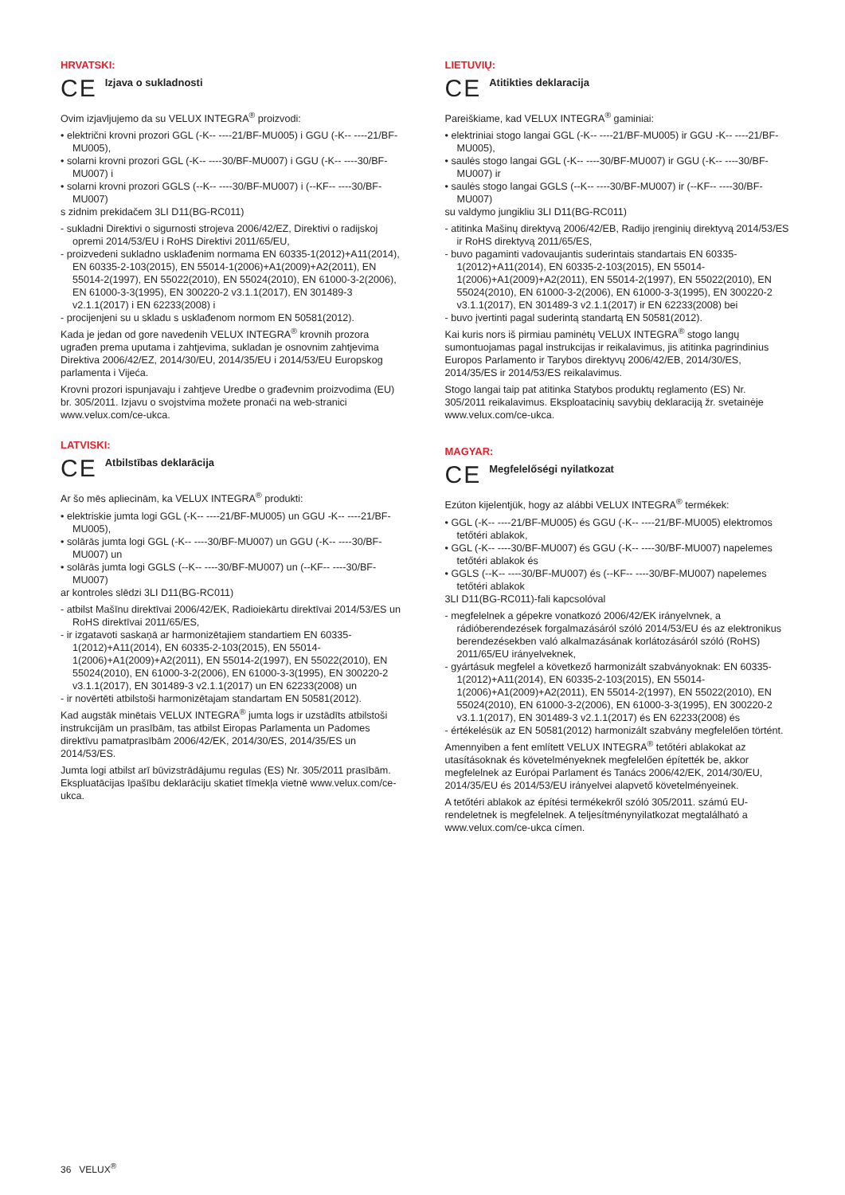HRVATSKI:
CE Izjava o sukladnosti
Ovim izjavljujemo da su VELUX INTEGRA<sup>®</sup> proizvodi:
• električni krovni prozori GGL (-K-- ----21/BF-MU005) i GGU (-K-- ----21/BF-MU005),
• solarni krovni prozori GGL (-K-- ----30/BF-MU007) i GGU (-K-- ----30/BF-MU007) i
• solarni krovni prozori GGLS (--K-- ----30/BF-MU007) i (--KF-- ----30/BF-MU007)
s zidnim prekidačem 3LI D11(BG-RC011)
- sukladni Direktivi o sigurnosti strojeva 2006/42/EZ, Direktivi o radijskoj opremi 2014/53/EU i RoHS Direktivi 2011/65/EU,
- proizvedeni sukladno usklađenim normama EN 60335-1(2012)+A11(2014), EN 60335-2-103(2015), EN 55014-1(2006)+A1(2009)+A2(2011), EN 55014-2(1997), EN 55022(2010), EN 55024(2010), EN 61000-3-2(2006), EN 61000-3-3(1995), EN 300220-2 v3.1.1(2017), EN 301489-3 v2.1.1(2017) i EN 62233(2008) i
- procijenjeni su u skladu s usklađenom normom EN 50581(2012).
Kada je jedan od gore navedenih VELUX INTEGRA<sup>®</sup> krovnih prozora ugrađen prema uputama i zahtjevima, sukladan je osnovnim zahtjevima Direktiva 2006/42/EZ, 2014/30/EU, 2014/35/EU i 2014/53/EU Europskog parlamenta i Vijeća.
Krovni prozori ispunjavaju i zahtjeve Uredbe o građevnim proizvodima (EU) br. 305/2011. Izjavu o svojstvima možete pronaći na web-stranici www.velux.com/ce-ukca.
LATVISKI:
CE Atbilstības deklarācija
Ar šo mēs apliecinām, ka VELUX INTEGRA<sup>®</sup> produkti:
• elektriskie jumta logi GGL (-K-- ----21/BF-MU005) un GGU -K-- ----21/BF-MU005),
• solārās jumta logi GGL (-K-- ----30/BF-MU007) un GGU (-K-- ----30/BF-MU007) un
• solārās jumta logi GGLS (--K-- ----30/BF-MU007) un (--KF-- ----30/BF-MU007)
ar kontroles slēdzi 3LI D11(BG-RC011)
- atbilst Mašīnu direktīvai 2006/42/EK, Radioiekārtu direktīvai 2014/53/ES un RoHS direktīvai 2011/65/ES,
- ir izgatavoti saskaņā ar harmonizētajiem standartiem EN 60335-1(2012)+A11(2014), EN 60335-2-103(2015), EN 55014-1(2006)+A1(2009)+A2(2011), EN 55014-2(1997), EN 55022(2010), EN 55024(2010), EN 61000-3-2(2006), EN 61000-3-3(1995), EN 300220-2 v3.1.1(2017), EN 301489-3 v2.1.1(2017) un EN 62233(2008) un
- ir novērtēti atbilstoši harmonizētajam standartam EN 50581(2012).
Kad augstāk minētais VELUX INTEGRA<sup>®</sup> jumta logs ir uzstādīts atbilstoši instrukcijām un prasībām, tas atbilst Eiropas Parlamenta un Padomes direktīvu pamatprasībām 2006/42/EK, 2014/30/ES, 2014/35/ES un 2014/53/ES.
Jumta logi atbilst arī būvizstrādājumu regulas (ES) Nr. 305/2011 prasībām. Ekspluatācijas īpašību deklarāciju skatiet tīmekļa vietnē www.velux.com/ce-ukca.
LIETUVIŲ:
CE Atitikties deklaracija
Pareiškiame, kad VELUX INTEGRA<sup>®</sup> gaminiai:
• elektriniai stogo langai GGL (-K-- ----21/BF-MU005) ir GGU -K-- ----21/BF-MU005),
• saulės stogo langai GGL (-K-- ----30/BF-MU007) ir GGU (-K-- ----30/BF-MU007) ir
• saulės stogo langai GGLS (--K-- ----30/BF-MU007) ir (--KF-- ----30/BF-MU007)
su valdymo jungikliu 3LI D11(BG-RC011)
- atitinka Mašinų direktyvą 2006/42/EB, Radijo įrenginių direktyvą 2014/53/ES ir RoHS direktyvą 2011/65/ES,
- buvo pagaminti vadovaujantis suderintais standartais EN 60335-1(2012)+A11(2014), EN 60335-2-103(2015), EN 55014-1(2006)+A1(2009)+A2(2011), EN 55014-2(1997), EN 55022(2010), EN 55024(2010), EN 61000-3-2(2006), EN 61000-3-3(1995), EN 300220-2 v3.1.1(2017), EN 301489-3 v2.1.1(2017) ir EN 62233(2008) bei
- buvo įvertinti pagal suderintą standartą EN 50581(2012).
Kai kuris nors iš pirmiau paminėtų VELUX INTEGRA<sup>®</sup> stogo langų sumontuojamas pagal instrukcijas ir reikalavimus, jis atitinka pagrindinius Europos Parlamento ir Tarybos direktyvų 2006/42/EB, 2014/30/ES, 2014/35/ES ir 2014/53/ES reikalavimus.
Stogo langai taip pat atitinka Statybos produktų reglamento (ES) Nr. 305/2011 reikalavimus. Eksploatacinių savybių deklaraciją žr. svetainėje www.velux.com/ce-ukca.
MAGYAR:
CE Megfelelőségi nyilatkozat
Ezúton kijelentjük, hogy az alábbi VELUX INTEGRA<sup>®</sup> termékek:
• GGL (-K-- ----21/BF-MU005) és GGU (-K-- ----21/BF-MU005) elektromos tetőtéri ablakok,
• GGL (-K-- ----30/BF-MU007) és GGU (-K-- ----30/BF-MU007) napelemes tetőtéri ablakok és
• GGLS (--K-- ----30/BF-MU007) és (--KF-- ----30/BF-MU007) napelemes tetőtéri ablakok
3LI D11(BG-RC011)-fali kapcsolóval
- megfelelnek a gépekre vonatkozó 2006/42/EK irányelvnek, a rádióberendezések forgalmazásáról szóló 2014/53/EU és az elektronikus berendezésekben való alkalmazásának korlátozásáról szóló (RoHS) 2011/65/EU irányelveknek,
- gyártásuk megfelel a következő harmonizált szabványoknak: EN 60335-1(2012)+A11(2014), EN 60335-2-103(2015), EN 55014-1(2006)+A1(2009)+A2(2011), EN 55014-2(1997), EN 55022(2010), EN 55024(2010), EN 61000-3-2(2006), EN 61000-3-3(1995), EN 300220-2 v3.1.1(2017), EN 301489-3 v2.1.1(2017) és EN 62233(2008) és
- értékelésük az EN 50581(2012) harmonizált szabvány megfelelően történt.
Amennyiben a fent említett VELUX INTEGRA<sup>®</sup> tetőtéri ablakokat az utasításoknak és követelményeknek megfelelően építették be, akkor megfelelnek az Európai Parlament és Tanács 2006/42/EK, 2014/30/EU, 2014/35/EU és 2014/53/EU irányelvei alapvető követelményeinek.
A tetőtéri ablakok az építési termékekről szóló 305/2011. számú EU-rendeletnek is megfelelnek. A teljesítménynyilatkozat megtalálható a www.velux.com/ce-ukca címen.
36 VELUX<sup>®</sup>